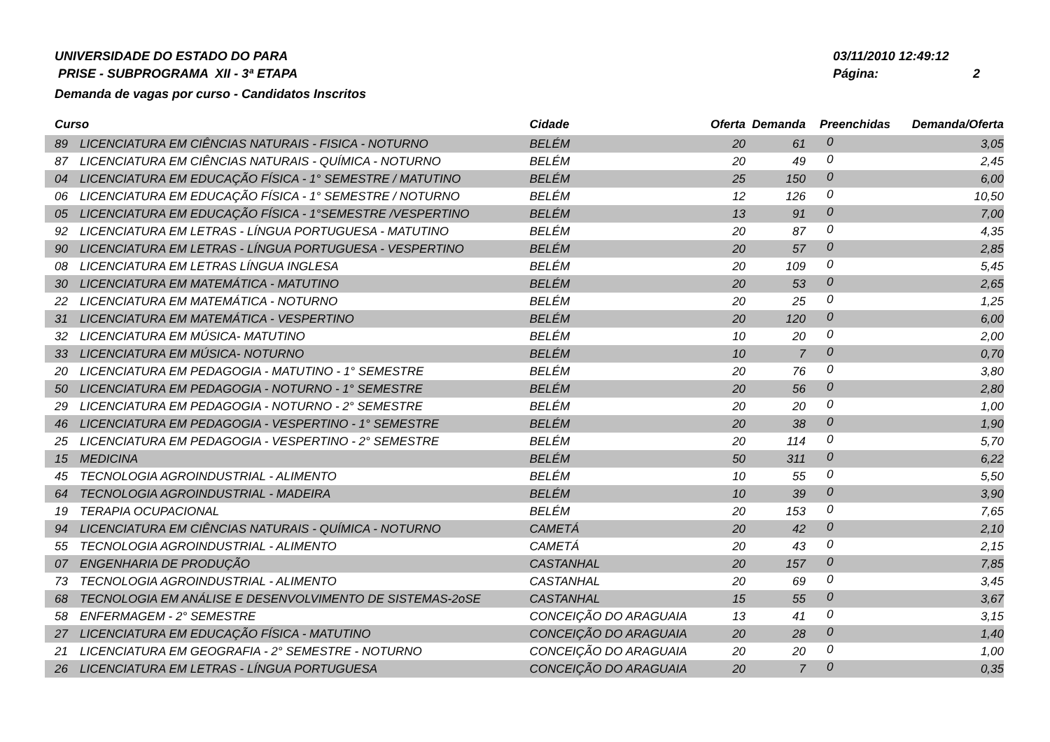UNIVERSIDADE DO ESTADO DO PARA
PRISE - SUBPROGRAMA XII - 3ª ETAPA
Demanda de vagas por curso - Candidatos Inscritos
03/11/2010 12:49:12
Página: 2
| Curso | | Cidade | Oferta | Demanda | Preenchidas | Demanda/Oferta |
| --- | --- | --- | --- | --- | --- | --- |
| 89 | LICENCIATURA EM CIÊNCIAS NATURAIS - FISICA - NOTURNO | BELÉM | 20 | 61 | 0 | 3,05 |
| 87 | LICENCIATURA EM CIÊNCIAS NATURAIS - QUÍMICA - NOTURNO | BELÉM | 20 | 49 | 0 | 2,45 |
| 04 | LICENCIATURA EM EDUCAÇÃO FÍSICA - 1° SEMESTRE / MATUTINO | BELÉM | 25 | 150 | 0 | 6,00 |
| 06 | LICENCIATURA EM EDUCAÇÃO FÍSICA - 1° SEMESTRE / NOTURNO | BELÉM | 12 | 126 | 0 | 10,50 |
| 05 | LICENCIATURA EM EDUCAÇÃO FÍSICA - 1°SEMESTRE /VESPERTINO | BELÉM | 13 | 91 | 0 | 7,00 |
| 92 | LICENCIATURA EM LETRAS - LÍNGUA PORTUGUESA - MATUTINO | BELÉM | 20 | 87 | 0 | 4,35 |
| 90 | LICENCIATURA EM LETRAS - LÍNGUA PORTUGUESA - VESPERTINO | BELÉM | 20 | 57 | 0 | 2,85 |
| 08 | LICENCIATURA EM LETRAS LÍNGUA INGLESA | BELÉM | 20 | 109 | 0 | 5,45 |
| 30 | LICENCIATURA EM MATEMÁTICA - MATUTINO | BELÉM | 20 | 53 | 0 | 2,65 |
| 22 | LICENCIATURA EM MATEMÁTICA - NOTURNO | BELÉM | 20 | 25 | 0 | 1,25 |
| 31 | LICENCIATURA EM MATEMÁTICA - VESPERTINO | BELÉM | 20 | 120 | 0 | 6,00 |
| 32 | LICENCIATURA EM MÚSICA- MATUTINO | BELÉM | 10 | 20 | 0 | 2,00 |
| 33 | LICENCIATURA EM MÚSICA- NOTURNO | BELÉM | 10 | 7 | 0 | 0,70 |
| 20 | LICENCIATURA EM PEDAGOGIA - MATUTINO - 1° SEMESTRE | BELÉM | 20 | 76 | 0 | 3,80 |
| 50 | LICENCIATURA EM PEDAGOGIA - NOTURNO - 1° SEMESTRE | BELÉM | 20 | 56 | 0 | 2,80 |
| 29 | LICENCIATURA EM PEDAGOGIA - NOTURNO - 2° SEMESTRE | BELÉM | 20 | 20 | 0 | 1,00 |
| 46 | LICENCIATURA EM PEDAGOGIA - VESPERTINO - 1° SEMESTRE | BELÉM | 20 | 38 | 0 | 1,90 |
| 25 | LICENCIATURA EM PEDAGOGIA - VESPERTINO - 2° SEMESTRE | BELÉM | 20 | 114 | 0 | 5,70 |
| 15 | MEDICINA | BELÉM | 50 | 311 | 0 | 6,22 |
| 45 | TECNOLOGIA AGROINDUSTRIAL - ALIMENTO | BELÉM | 10 | 55 | 0 | 5,50 |
| 64 | TECNOLOGIA AGROINDUSTRIAL - MADEIRA | BELÉM | 10 | 39 | 0 | 3,90 |
| 19 | TERAPIA OCUPACIONAL | BELÉM | 20 | 153 | 0 | 7,65 |
| 94 | LICENCIATURA EM CIÊNCIAS NATURAIS - QUÍMICA - NOTURNO | CAMETÁ | 20 | 42 | 0 | 2,10 |
| 55 | TECNOLOGIA AGROINDUSTRIAL - ALIMENTO | CAMETÁ | 20 | 43 | 0 | 2,15 |
| 07 | ENGENHARIA DE PRODUÇÃO | CASTANHAL | 20 | 157 | 0 | 7,85 |
| 73 | TECNOLOGIA AGROINDUSTRIAL - ALIMENTO | CASTANHAL | 20 | 69 | 0 | 3,45 |
| 68 | TECNOLOGIA EM ANÁLISE E DESENVOLVIMENTO DE SISTEMAS-2oSE | CASTANHAL | 15 | 55 | 0 | 3,67 |
| 58 | ENFERMAGEM - 2° SEMESTRE | CONCEIÇÃO DO ARAGUAIA | 13 | 41 | 0 | 3,15 |
| 27 | LICENCIATURA EM EDUCAÇÃO FÍSICA - MATUTINO | CONCEIÇÃO DO ARAGUAIA | 20 | 28 | 0 | 1,40 |
| 21 | LICENCIATURA EM GEOGRAFIA - 2° SEMESTRE - NOTURNO | CONCEIÇÃO DO ARAGUAIA | 20 | 20 | 0 | 1,00 |
| 26 | LICENCIATURA EM LETRAS - LÍNGUA PORTUGUESA | CONCEIÇÃO DO ARAGUAIA | 20 | 7 | 0 | 0,35 |